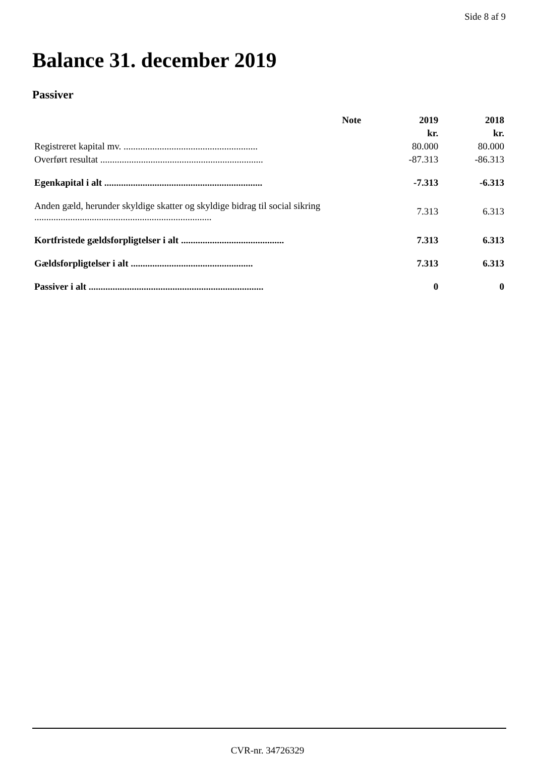Side 8 af 9
Balance 31. december 2019
Passiver
| | Note | 2019 | 2018 |
| --- | --- | --- | --- |
| | | kr. | kr. |
| Registreret kapital mv. ........................................................ | | 80.000 | 80.000 |
| Overført resultat .................................................................... | | -87.313 | -86.313 |
| Egenkapital i alt .................................................................. | | -7.313 | -6.313 |
| Anden gæld, herunder skyldige skatter og skyldige bidrag til social sikring .......................................................................... | | 7.313 | 6.313 |
| Kortfristede gældsforpligtelser i alt ........................................... | | 7.313 | 6.313 |
| Gældsforpligtelser i alt ................................................... | | 7.313 | 6.313 |
| Passiver i alt ......................................................................... | | 0 | 0 |
CVR-nr. 34726329